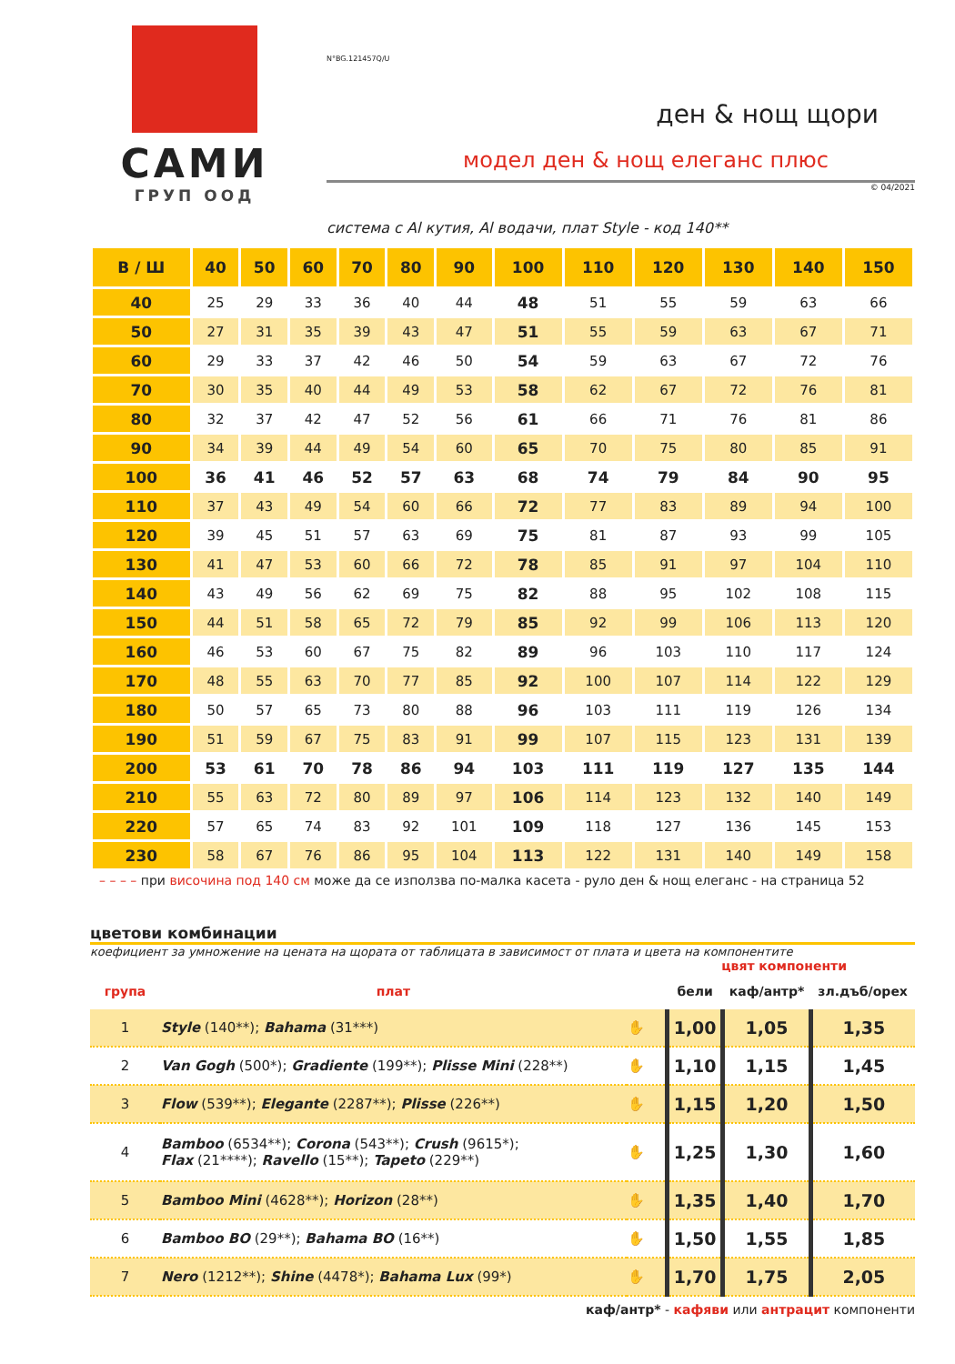САМИ
ГРУП ООД
N°BG.121457Q/U
ден & нощ щори
модел ден & нощ елеганс плюс
© 04/2021
система с Al кутия, Al водачи, плат Style - код 140**
| В / Ш | 40 | 50 | 60 | 70 | 80 | 90 | 100 | 110 | 120 | 130 | 140 | 150 |
| --- | --- | --- | --- | --- | --- | --- | --- | --- | --- | --- | --- | --- |
| 40 | 25 | 29 | 33 | 36 | 40 | 44 | 48 | 51 | 55 | 59 | 63 | 66 |
| 50 | 27 | 31 | 35 | 39 | 43 | 47 | 51 | 55 | 59 | 63 | 67 | 71 |
| 60 | 29 | 33 | 37 | 42 | 46 | 50 | 54 | 59 | 63 | 67 | 72 | 76 |
| 70 | 30 | 35 | 40 | 44 | 49 | 53 | 58 | 62 | 67 | 72 | 76 | 81 |
| 80 | 32 | 37 | 42 | 47 | 52 | 56 | 61 | 66 | 71 | 76 | 81 | 86 |
| 90 | 34 | 39 | 44 | 49 | 54 | 60 | 65 | 70 | 75 | 80 | 85 | 91 |
| 100 | 36 | 41 | 46 | 52 | 57 | 63 | 68 | 74 | 79 | 84 | 90 | 95 |
| 110 | 37 | 43 | 49 | 54 | 60 | 66 | 72 | 77 | 83 | 89 | 94 | 100 |
| 120 | 39 | 45 | 51 | 57 | 63 | 69 | 75 | 81 | 87 | 93 | 99 | 105 |
| 130 | 41 | 47 | 53 | 60 | 66 | 72 | 78 | 85 | 91 | 97 | 104 | 110 |
| 140 | 43 | 49 | 56 | 62 | 69 | 75 | 82 | 88 | 95 | 102 | 108 | 115 |
| 150 | 44 | 51 | 58 | 65 | 72 | 79 | 85 | 92 | 99 | 106 | 113 | 120 |
| 160 | 46 | 53 | 60 | 67 | 75 | 82 | 89 | 96 | 103 | 110 | 117 | 124 |
| 170 | 48 | 55 | 63 | 70 | 77 | 85 | 92 | 100 | 107 | 114 | 122 | 129 |
| 180 | 50 | 57 | 65 | 73 | 80 | 88 | 96 | 103 | 111 | 119 | 126 | 134 |
| 190 | 51 | 59 | 67 | 75 | 83 | 91 | 99 | 107 | 115 | 123 | 131 | 139 |
| 200 | 53 | 61 | 70 | 78 | 86 | 94 | 103 | 111 | 119 | 127 | 135 | 144 |
| 210 | 55 | 63 | 72 | 80 | 89 | 97 | 106 | 114 | 123 | 132 | 140 | 149 |
| 220 | 57 | 65 | 74 | 83 | 92 | 101 | 109 | 118 | 127 | 136 | 145 | 153 |
| 230 | 58 | 67 | 76 | 86 | 95 | 104 | 113 | 122 | 131 | 140 | 149 | 158 |
– – – – при височина под 140 см може да се използва по-малка касета - руло ден & нощ елеганс - на страница 52
цветови комбинации
коефициент за умножение на цената на щората от таблицата в зависимост от плата и цвета на компонентите
цвят компоненти
| група | плат | | бели | каф/антр* | зл.дъб/орех |
| 1 | Style (140**); Bahama (31***) | ✋ | 1,00 | 1,05 | 1,35 |
| 2 | Van Gogh (500*); Gradiente (199**); Plisse Mini (228**) | ✋ | 1,10 | 1,15 | 1,45 |
| 3 | Flow (539**); Elegante (2287**); Plisse (226**) | ✋ | 1,15 | 1,20 | 1,50 |
| 4 | Bamboo (6534**); Corona (543**); Crush (9615*); Flax (21****); Ravello (15**); Tapeto (229**) | ✋ | 1,25 | 1,30 | 1,60 |
| 5 | Bamboo Mini (4628**); Horizon (28**) | ✋ | 1,35 | 1,40 | 1,70 |
| 6 | Bamboo BO (29**); Bahama BO (16**) | ✋ | 1,50 | 1,55 | 1,85 |
| 7 | Nero (1212**); Shine (4478*); Bahama Lux (99*) | ✋ | 1,70 | 1,75 | 2,05 |
каф/антр* - кафяви или антрацит компоненти